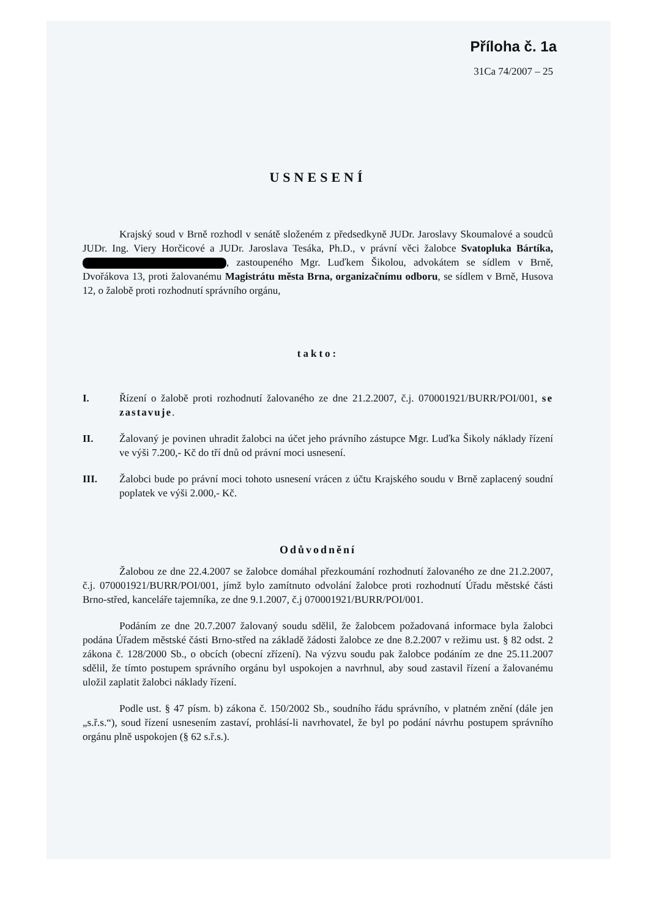Příloha č. 1a
31Ca 74/2007 – 25
USNESENÍ
Krajský soud v Brně rozhodl v senátě složeném z předsedkyně JUDr. Jaroslavy Skoumalové a soudců JUDr. Ing. Viery Horčicové a JUDr. Jaroslava Tesáka, Ph.D., v právní věci žalobce Svatopluka Bártíka, , zastoupeného Mgr. Luďkem Šikolou, advokátem se sídlem v Brně, Dvořákova 13, proti žalovanému Magistrátu města Brna, organizačnímu odboru, se sídlem v Brně, Husova 12, o žalobě proti rozhodnutí správního orgánu,
takto:
I. Řízení o žalobě proti rozhodnutí žalovaného ze dne 21.2.2007, č.j. 070001921/BURR/POI/001, se zastavuje.
II. Žalovaný je povinen uhradit žalobci na účet jeho právního zástupce Mgr. Luďka Šikoly náklady řízení ve výši 7.200,- Kč do tří dnů od právní moci usnesení.
III. Žalobci bude po právní moci tohoto usnesení vrácen z účtu Krajského soudu v Brně zaplacený soudní poplatek ve výši 2.000,- Kč.
Odůvodnění
Žalobou ze dne 22.4.2007 se žalobce domáhal přezkoumání rozhodnutí žalovaného ze dne 21.2.2007, č.j. 070001921/BURR/POI/001, jímž bylo zamítnuto odvolání žalobce proti rozhodnutí Úřadu městské části Brno-střed, kanceláře tajemníka, ze dne 9.1.2007, č.j 070001921/BURR/POI/001.
Podáním ze dne 20.7.2007 žalovaný soudu sdělil, že žalobcem požadovaná informace byla žalobci podána Úřadem městské části Brno-střed na základě žádosti žalobce ze dne 8.2.2007 v režimu ust. § 82 odst. 2 zákona č. 128/2000 Sb., o obcích (obecní zřízení). Na výzvu soudu pak žalobce podáním ze dne 25.11.2007 sdělil, že tímto postupem správního orgánu byl uspokojen a navrhnul, aby soud zastavil řízení a žalovanému uložil zaplatit žalobci náklady řízení.
Podle ust. § 47 písm. b) zákona č. 150/2002 Sb., soudního řádu správního, v platném znění (dále jen „s.ř.s.“), soud řízení usnesením zastaví, prohlásí-li navrhovatel, že byl po podání návrhu postupem správního orgánu plně uspokojen (§ 62 s.ř.s.).